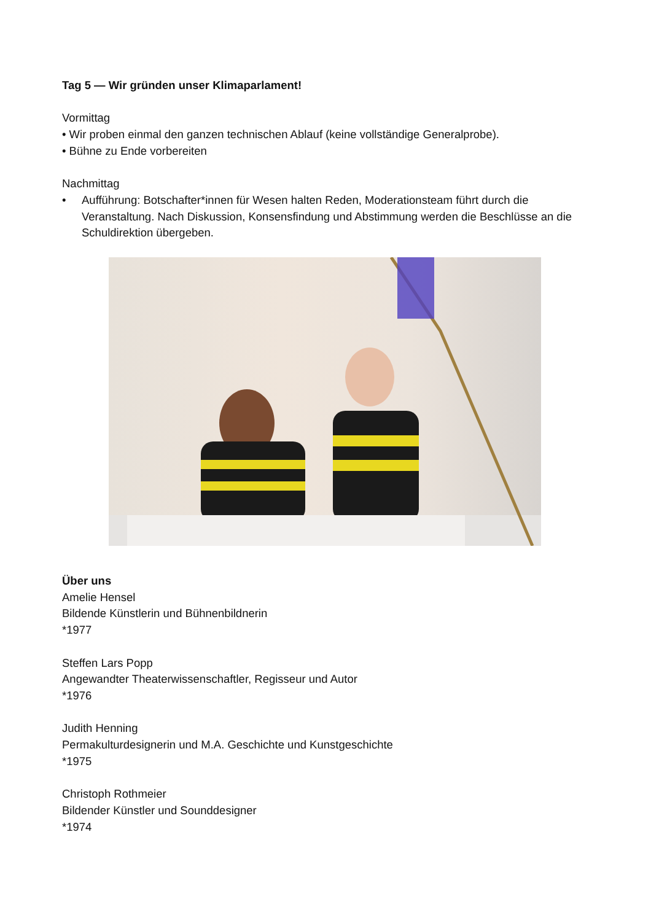Tag 5 — Wir gründen unser Klimaparlament!
Vormittag
• Wir proben einmal den ganzen technischen Ablauf (keine vollständige Generalprobe).
• Bühne zu Ende vorbereiten
Nachmittag
• Aufführung: Botschafter*innen für Wesen halten Reden, Moderationsteam führt durch die Veranstaltung. Nach Diskussion, Konsensfindung und Abstimmung werden die Beschlüsse an die Schuldirektion übergeben.
Über uns
Amelie Hensel
Bildende Künstlerin und Bühnenbildnerin
*1977
Steffen Lars Popp
Angewandter Theaterwissenschaftler, Regisseur und Autor
*1976
Judith Henning
Permakulturdesignerin und M.A. Geschichte und Kunstgeschichte
*1975
Christoph Rothmeier
Bildender Künstler und Sounddesigner
*1974